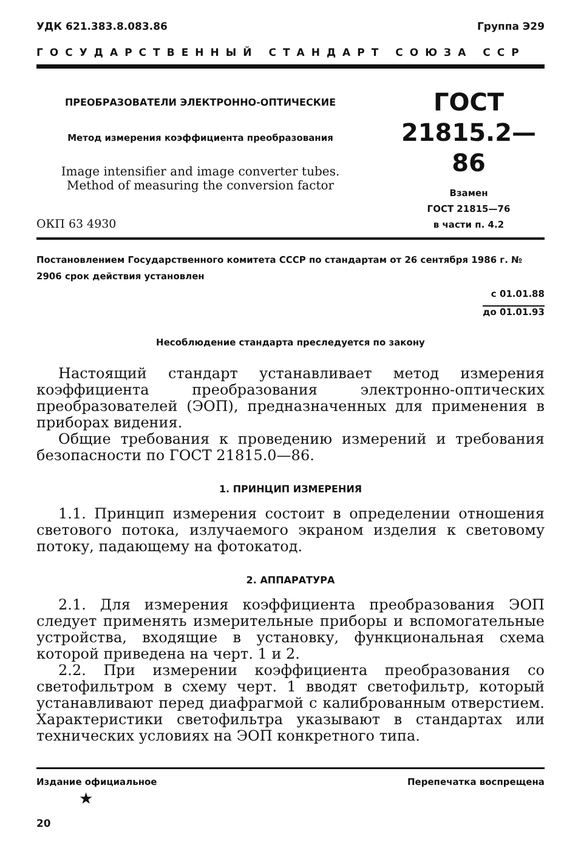УДК 621.383.8.083.86 Группа Э29
ГОСУДАРСТВЕННЫЙ СТАНДАРТ СОЮЗА ССР
ПРЕОБРАЗОВАТЕЛИ ЭЛЕКТРОННО-ОПТИЧЕСКИЕ
Метод измерения коэффициента преобразования
Image intensifier and image converter tubes.
Method of measuring the conversion factor
ОКП 63 4930
ГОСТ
21815.2—86
Взамен
ГОСТ 21815—76
в части п. 4.2
Постановлением Государственного комитета СССР по стандартам от 26 сентября 1986 г. № 2906 срок действия установлен
с 01.01.88
до 01.01.93
Несоблюдение стандарта преследуется по закону
Настоящий стандарт устанавливает метод измерения коэффициента преобразования электронно-оптических преобразователей (ЭОП), предназначенных для применения в приборах видения.
Общие требования к проведению измерений и требования безопасности по ГОСТ 21815.0—86.
1. ПРИНЦИП ИЗМЕРЕНИЯ
1.1. Принцип измерения состоит в определении отношения светового потока, излучаемого экраном изделия к световому потоку, падающему на фотокатод.
2. АППАРАТУРА
2.1. Для измерения коэффициента преобразования ЭОП следует применять измерительные приборы и вспомогательные устройства, входящие в установку, функциональная схема которой приведена на черт. 1 и 2.
2.2. При измерении коэффициента преобразования со светофильтром в схему черт. 1 вводят светофильтр, который устанавливают перед диафрагмой с калиброванным отверстием. Характеристики светофильтра указывают в стандартах или технических условиях на ЭОП конкретного типа.
Издание официальное Перепечатка воспрещена
★
20